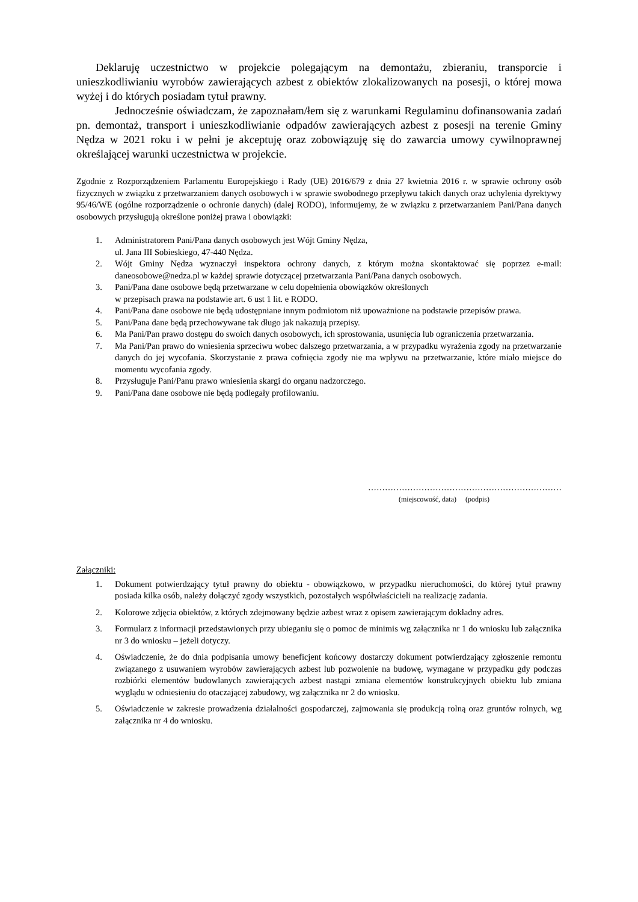Deklaruję uczestnictwo w projekcie polegającym na demontażu, zbieraniu, transporcie i unieszkodliwianiu wyrobów zawierających azbest z obiektów zlokalizowanych na posesji, o której mowa wyżej i do których posiadam tytuł prawny.
Jednocześnie oświadczam, że zapoznałam/łem się z warunkami Regulaminu dofinansowania zadań pn. demontaż, transport i unieszkodliwianie odpadów zawierających azbest z posesji na terenie Gminy Nędza w 2021 roku i w pełni je akceptuję oraz zobowiązuję się do zawarcia umowy cywilnoprawnej określającej warunki uczestnictwa w projekcie.
Zgodnie z Rozporządzeniem Parlamentu Europejskiego i Rady (UE) 2016/679 z dnia 27 kwietnia 2016 r. w sprawie ochrony osób fizycznych w związku z przetwarzaniem danych osobowych i w sprawie swobodnego przepływu takich danych oraz uchylenia dyrektywy 95/46/WE (ogólne rozporządzenie o ochronie danych) (dalej RODO), informujemy, że w związku z przetwarzaniem Pani/Pana danych osobowych przysługują określone poniżej prawa i obowiązki:
1. Administratorem Pani/Pana danych osobowych jest Wójt Gminy Nędza,
ul. Jana III Sobieskiego, 47-440 Nędza.
2. Wójt Gminy Nędza wyznaczył inspektora ochrony danych, z którym można skontaktować się poprzez e-mail: daneosobowe@nedza.pl w każdej sprawie dotyczącej przetwarzania Pani/Pana danych osobowych.
3. Pani/Pana dane osobowe będą przetwarzane w celu dopełnienia obowiązków określonych
w przepisach prawa na podstawie art. 6 ust 1 lit. e RODO.
4. Pani/Pana dane osobowe nie będą udostępniane innym podmiotom niż upoważnione na podstawie przepisów prawa.
5. Pani/Pana dane będą przechowywane tak długo jak nakazują przepisy.
6. Ma Pani/Pan prawo dostępu do swoich danych osobowych, ich sprostowania, usunięcia lub ograniczenia przetwarzania.
7. Ma Pani/Pan prawo do wniesienia sprzeciwu wobec dalszego przetwarzania, a w przypadku wyrażenia zgody na przetwarzanie danych do jej wycofania. Skorzystanie z prawa cofnięcia zgody nie ma wpływu na przetwarzanie, które miało miejsce do momentu wycofania zgody.
8. Przysługuje Pani/Panu prawo wniesienia skargi do organu nadzorczego.
9. Pani/Pana dane osobowe nie będą podlegały profilowaniu.
……………………………………………………………
(miejscowość, data) (podpis)
Załączniki:
1. Dokument potwierdzający tytuł prawny do obiektu - obowiązkowo, w przypadku nieruchomości, do której tytuł prawny posiada kilka osób, należy dołączyć zgody wszystkich, pozostałych współwłaścicieli na realizację zadania.
2. Kolorowe zdjęcia obiektów, z których zdejmowany będzie azbest wraz z opisem zawierającym dokładny adres.
3. Formularz z informacji przedstawionych przy ubieganiu się o pomoc de minimis wg załącznika nr 1 do wniosku lub załącznika nr 3 do wniosku – jeżeli dotyczy.
4. Oświadczenie, że do dnia podpisania umowy beneficjent końcowy dostarczy dokument potwierdzający zgłoszenie remontu związanego z usuwaniem wyrobów zawierających azbest lub pozwolenie na budowę, wymagane w przypadku gdy podczas rozbiórki elementów budowlanych zawierających azbest nastąpi zmiana elementów konstrukcyjnych obiektu lub zmiana wyglądu w odniesieniu do otaczającej zabudowy, wg załącznika nr 2 do wniosku.
5. Oświadczenie w zakresie prowadzenia działalności gospodarczej, zajmowania się produkcją rolną oraz gruntów rolnych, wg załącznika nr 4 do wniosku.